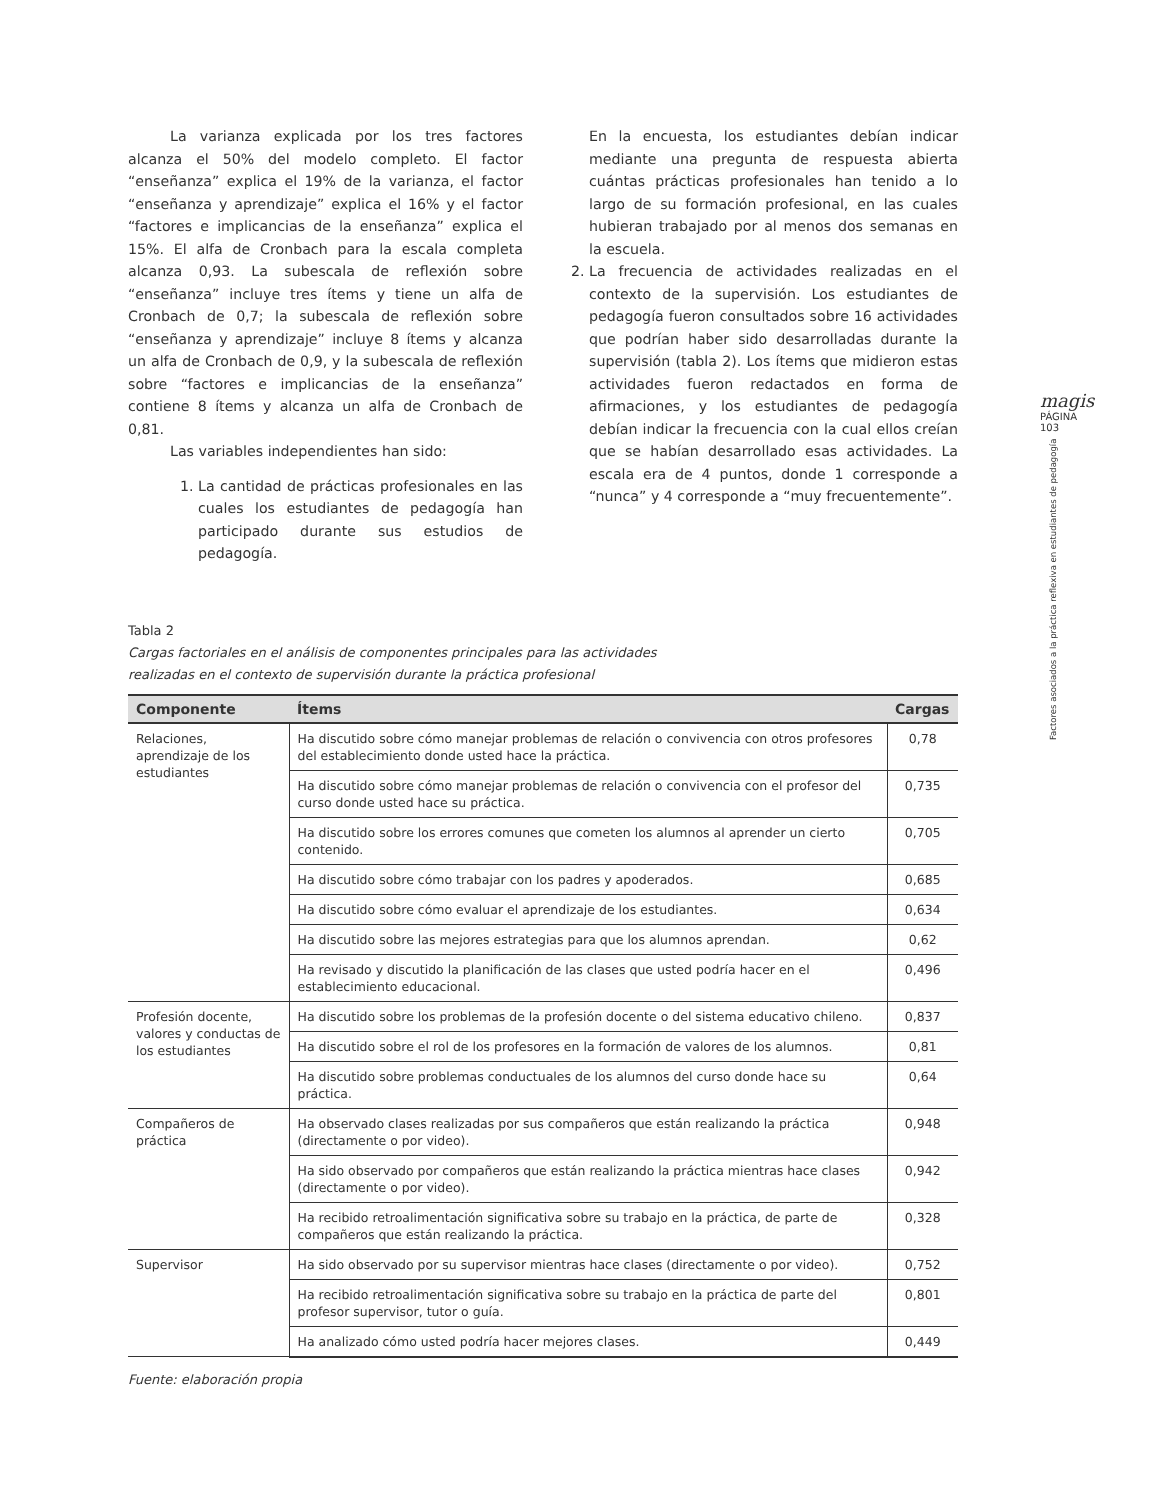La varianza explicada por los tres factores alcanza el 50% del modelo completo. El factor “enseñanza” explica el 19% de la varianza, el factor “enseñanza y aprendizaje” explica el 16% y el factor “factores e implicancias de la enseñanza” explica el 15%. El alfa de Cronbach para la escala completa alcanza 0,93. La subescala de reflexión sobre “enseñanza” incluye tres ítems y tiene un alfa de Cronbach de 0,7; la subescala de reflexión sobre “enseñanza y aprendizaje” incluye 8 ítems y alcanza un alfa de Cronbach de 0,9, y la subescala de reflexión sobre “factores e implicancias de la enseñanza” contiene 8 ítems y alcanza un alfa de Cronbach de 0,81.
Las variables independientes han sido:
1. La cantidad de prácticas profesionales en las cuales los estudiantes de pedagogía han participado durante sus estudios de pedagogía.
En la encuesta, los estudiantes debían indicar mediante una pregunta de respuesta abierta cuántas prácticas profesionales han tenido a lo largo de su formación profesional, en las cuales hubieran trabajado por al menos dos semanas en la escuela.
2. La frecuencia de actividades realizadas en el contexto de la supervisión. Los estudiantes de pedagogía fueron consultados sobre 16 actividades que podrían haber sido desarrolladas durante la supervisión (tabla 2). Los ítems que midieron estas actividades fueron redactados en forma de afirmaciones, y los estudiantes de pedagogía debían indicar la frecuencia con la cual ellos creían que se habían desarrollado esas actividades. La escala era de 4 puntos, donde 1 corresponde a “nunca” y 4 corresponde a “muy frecuentemente”.
Tabla 2
Cargas factoriales en el análisis de componentes principales para las actividades
realizadas en el contexto de supervisión durante la práctica profesional
| Componente | Ítems | Cargas |
| --- | --- | --- |
| Relaciones, aprendizaje de los estudiantes | Ha discutido sobre cómo manejar problemas de relación o convivencia con otros profesores del establecimiento donde usted hace la práctica. | 0,78 |
| | Ha discutido sobre cómo manejar problemas de relación o convivencia con el profesor del curso donde usted hace su práctica. | 0,735 |
| | Ha discutido sobre los errores comunes que cometen los alumnos al aprender un cierto contenido. | 0,705 |
| | Ha discutido sobre cómo trabajar con los padres y apoderados. | 0,685 |
| | Ha discutido sobre cómo evaluar el aprendizaje de los estudiantes. | 0,634 |
| | Ha discutido sobre las mejores estrategias para que los alumnos aprendan. | 0,62 |
| | Ha revisado y discutido la planificación de las clases que usted podría hacer en el establecimiento educacional. | 0,496 |
| Profesión docente, valores y conductas de los estudiantes | Ha discutido sobre los problemas de la profesión docente o del sistema educativo chileno. | 0,837 |
| | Ha discutido sobre el rol de los profesores en la formación de valores de los alumnos. | 0,81 |
| | Ha discutido sobre problemas conductuales de los alumnos del curso donde hace su práctica. | 0,64 |
| Compañeros de práctica | Ha observado clases realizadas por sus compañeros que están realizando la práctica (directamente o por video). | 0,948 |
| | Ha sido observado por compañeros que están realizando la práctica mientras hace clases (directamente o por video). | 0,942 |
| | Ha recibido retroalimentación significativa sobre su trabajo en la práctica, de parte de compañeros que están realizando la práctica. | 0,328 |
| Supervisor | Ha sido observado por su supervisor mientras hace clases (directamente o por video). | 0,752 |
| | Ha recibido retroalimentación significativa sobre su trabajo en la práctica de parte del profesor supervisor, tutor o guía. | 0,801 |
| | Ha analizado cómo usted podría hacer mejores clases. | 0,449 |
Fuente: elaboración propia
magis
PÁGINA 103
Factores asociados a la práctica reflexiva en estudiantes de pedagogía